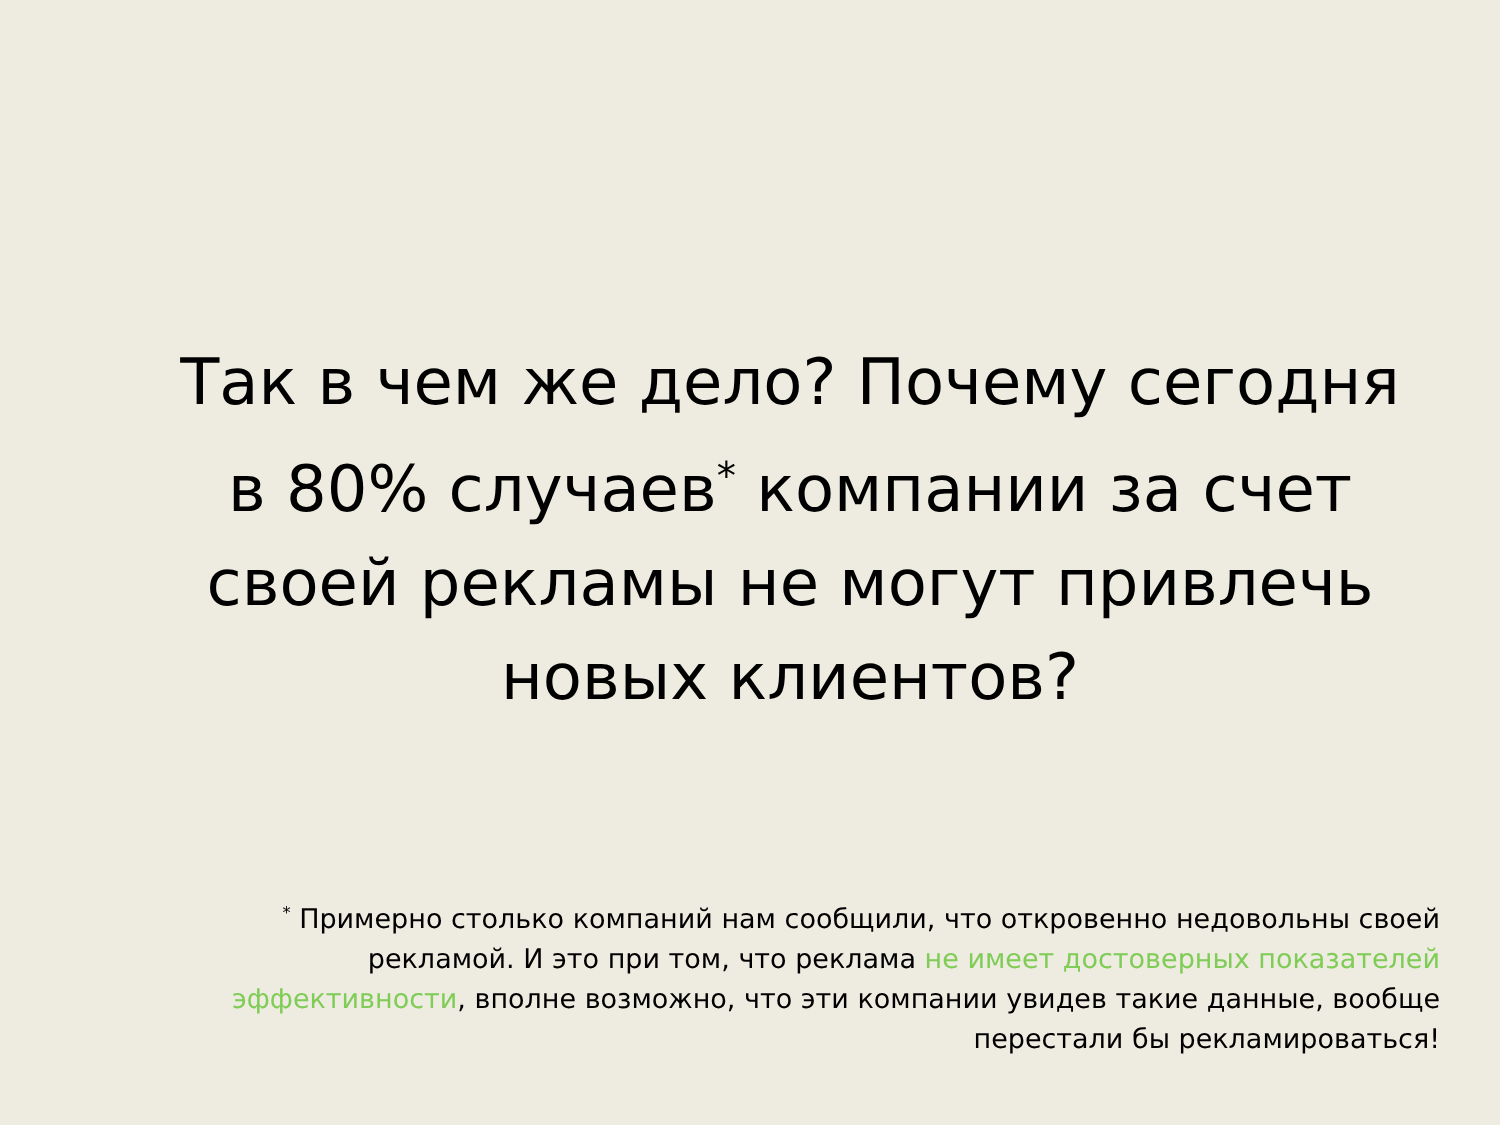Так в чем же дело? Почему сегодня в 80% случаев<sup>*</sup> компании за счет своей рекламы не могут привлечь новых клиентов?
<sup>*</sup> Примерно столько компаний нам сообщили, что откровенно недовольны своей рекламой. И это при том, что реклама не имеет достоверных показателей эффективности, вполне возможно, что эти компании увидев такие данные, вообще перестали бы рекламироваться!